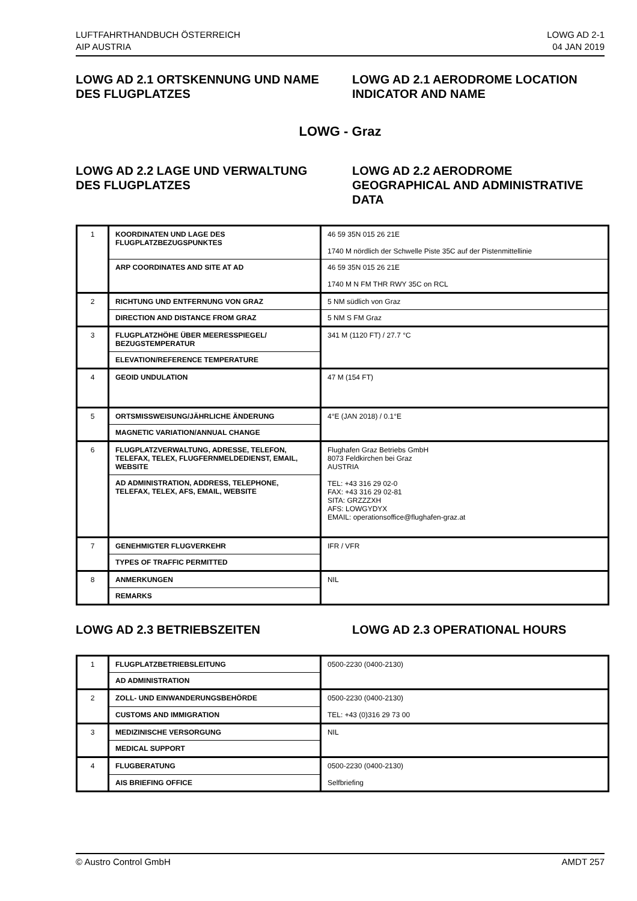LUFTFAHRTHANDBUCH ÖSTERREICH
AIP AUSTRIA
LOWG AD 2-1
04 JAN 2019
LOWG AD 2.1 ORTSKENNUNG UND NAME DES FLUGPLATZES
LOWG AD 2.1 AERODROME LOCATION INDICATOR AND NAME
LOWG - Graz
LOWG AD 2.2 LAGE UND VERWALTUNG DES FLUGPLATZES
LOWG AD 2.2 AERODROME GEOGRAPHICAL AND ADMINISTRATIVE DATA
| 1 | KOORDINATEN UND LAGE DES FLUGPLATZBEZUGSPUNKTES | 46 59 35N 015 26 21E 1740 M nördlich der Schwelle Piste 35C auf der Pistenmittellinie |
| | ARP COORDINATES AND SITE AT AD | 46 59 35N 015 26 21E 1740 M N FM THR RWY 35C on RCL |
| 2 | RICHTUNG UND ENTFERNUNG VON GRAZ | 5 NM südlich von Graz |
| | DIRECTION AND DISTANCE FROM GRAZ | 5 NM S FM Graz |
| 3 | FLUGPLATZHÖHE ÜBER MEERESSPIEGEL/ BEZUGSTEMPERATUR | 341 M (1120 FT) / 27.7 °C |
| | ELEVATION/REFERENCE TEMPERATURE | |
| 4 | GEOID UNDULATION | 47 M (154 FT) |
| 5 | ORTSMISSWEISUNG/JÄHRLICHE ÄNDERUNG | 4°E (JAN 2018) / 0.1°E |
| | MAGNETIC VARIATION/ANNUAL CHANGE | |
| 6 | FLUGPLATZVERWALTUNG, ADRESSE, TELEFON, TELEFAX, TELEX, FLUGFERNMELDEDIENST, EMAIL, WEBSITE | Flughafen Graz Betriebs GmbH 8073 Feldkirchen bei Graz AUSTRIA TEL: +43 316 29 02-0 FAX: +43 316 29 02-81 SITA: GRZZZXH AFS: LOWGYDYX EMAIL: operationsoffice@flughafen-graz.at |
| | AD ADMINISTRATION, ADDRESS, TELEPHONE, TELEFAX, TELEX, AFS, EMAIL, WEBSITE | |
| 7 | GENEHMIGTER FLUGVERKEHR | IFR / VFR |
| | TYPES OF TRAFFIC PERMITTED | |
| 8 | ANMERKUNGEN | NIL |
| | REMARKS | |
LOWG AD 2.3 BETRIEBSZEITEN LOWG AD 2.3 OPERATIONAL HOURS
| 1 | FLUGPLATZBETRIEBSLEITUNG | 0500-2230 (0400-2130) |
| | AD ADMINISTRATION | |
| 2 | ZOLL- UND EINWANDERUNGSBEHÖRDE | 0500-2230 (0400-2130) TEL: +43 (0)316 29 73 00 |
| | CUSTOMS AND IMMIGRATION | |
| 3 | MEDIZINISCHE VERSORGUNG | NIL |
| | MEDICAL SUPPORT | |
| 4 | FLUGBERATUNG | 0500-2230 (0400-2130) Selfbriefing |
| | AIS BRIEFING OFFICE | |
© Austro Control GmbH AMDT 257